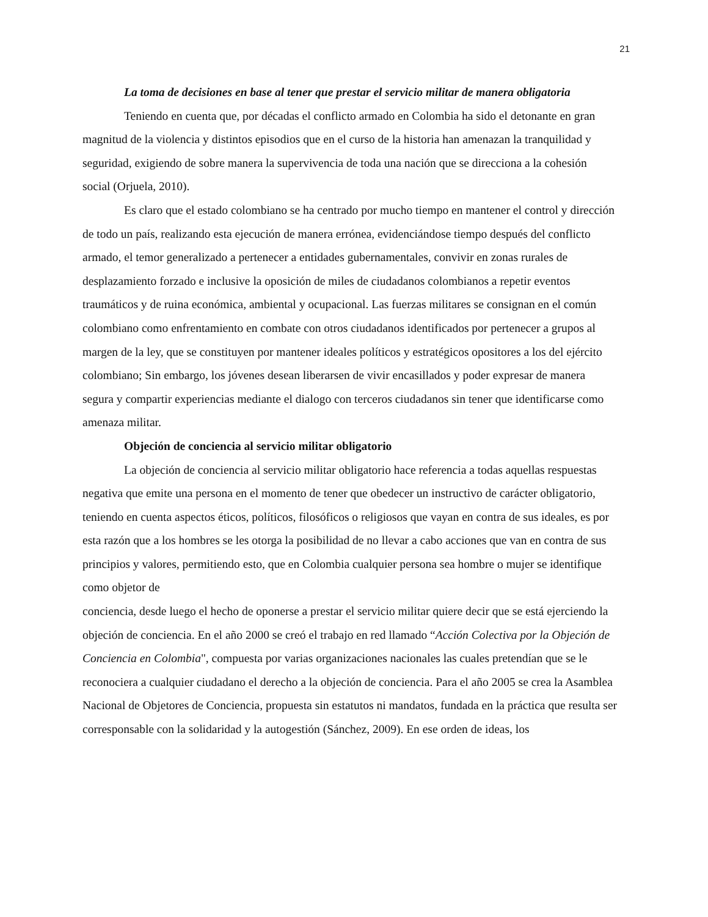21
La toma de decisiones en base al tener que prestar el servicio militar de manera obligatoria
Teniendo en cuenta que, por décadas el conflicto armado en Colombia ha sido el detonante en gran magnitud de la violencia y distintos episodios que en el curso de la historia han amenazan la tranquilidad y seguridad, exigiendo de sobre manera la supervivencia de toda una nación que se direcciona a la cohesión social (Orjuela, 2010).
Es claro que el estado colombiano se ha centrado por mucho tiempo en mantener el control y dirección de todo un país, realizando esta ejecución de manera errónea, evidenciándose tiempo después del conflicto armado, el temor generalizado a pertenecer a entidades gubernamentales, convivir en zonas rurales de desplazamiento forzado e inclusive la oposición de miles de ciudadanos colombianos a repetir eventos traumáticos y de ruina económica, ambiental y ocupacional. Las fuerzas militares se consignan en el común colombiano como enfrentamiento en combate con otros ciudadanos identificados por pertenecer a grupos al margen de la ley, que se constituyen por mantener ideales políticos y estratégicos opositores a los del ejército colombiano; Sin embargo, los jóvenes desean liberarsen de vivir encasillados y poder expresar de manera segura y compartir experiencias mediante el dialogo con terceros ciudadanos sin tener que identificarse como amenaza militar.
Objeción de conciencia al servicio militar obligatorio
La objeción de conciencia al servicio militar obligatorio hace referencia a todas aquellas respuestas negativa que emite una persona en el momento de tener que obedecer un instructivo de carácter obligatorio, teniendo en cuenta aspectos éticos, políticos, filosóficos o religiosos que vayan en contra de sus ideales, es por esta razón que a los hombres se les otorga la posibilidad de no llevar a cabo acciones que van en contra de sus principios y valores, permitiendo esto, que en Colombia cualquier persona sea hombre o mujer se identifique como objetor de
conciencia, desde luego el hecho de oponerse a prestar el servicio militar quiere decir que se está ejerciendo la objeción de conciencia. En el año 2000 se creó el trabajo en red llamado “Acción Colectiva por la Objeción de Conciencia en Colombia", compuesta por varias organizaciones nacionales las cuales pretendían que se le reconociera a cualquier ciudadano el derecho a la objeción de conciencia. Para el año 2005 se crea la Asamblea Nacional de Objetores de Conciencia, propuesta sin estatutos ni mandatos, fundada en la práctica que resulta ser corresponsable con la solidaridad y la autogestión (Sánchez, 2009). En ese orden de ideas, los